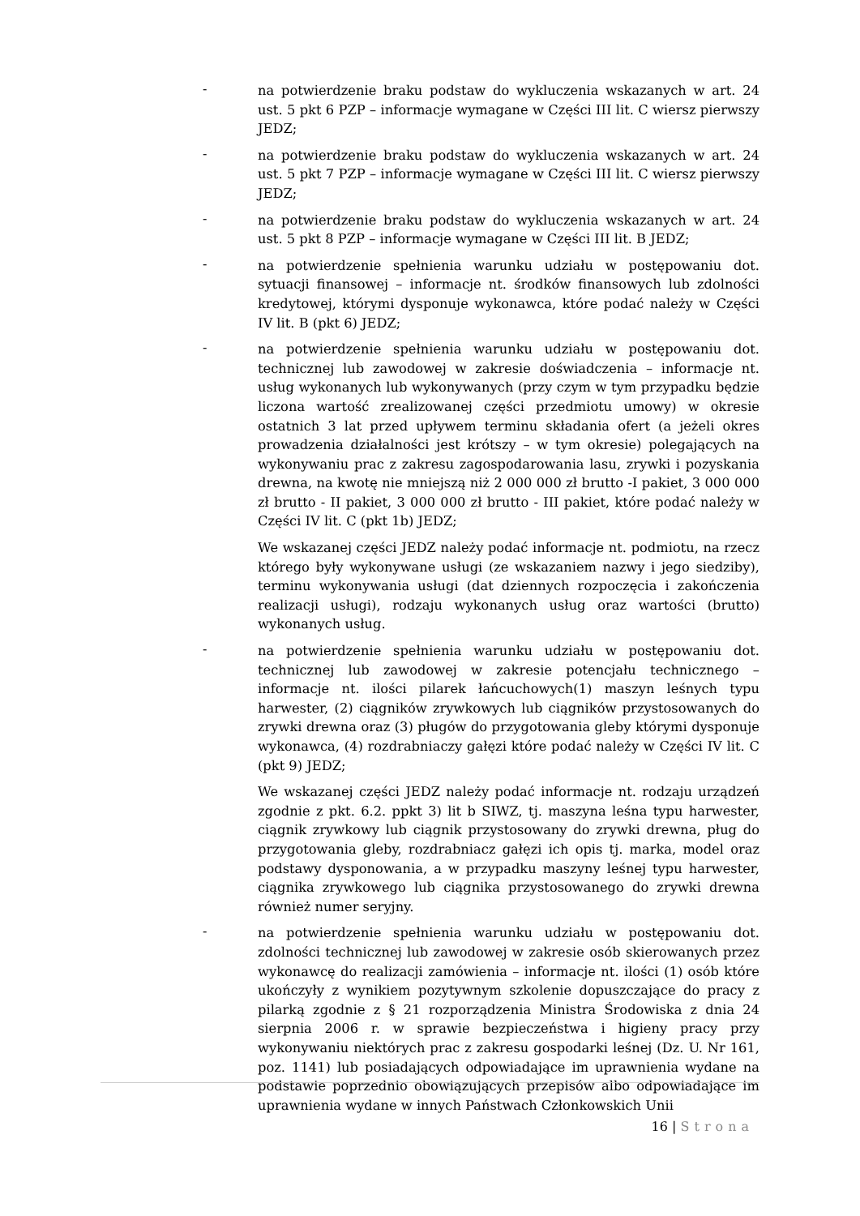-
na potwierdzenie braku podstaw do wykluczenia wskazanych w art. 24 ust. 5 pkt 6 PZP – informacje wymagane w Części III lit. C wiersz pierwszy JEDZ;
-
na potwierdzenie braku podstaw do wykluczenia wskazanych w art. 24 ust. 5 pkt 7 PZP – informacje wymagane w Części III lit. C wiersz pierwszy JEDZ;
-
na potwierdzenie braku podstaw do wykluczenia wskazanych w art. 24 ust. 5 pkt 8 PZP – informacje wymagane w Części III lit. B JEDZ;
-
na potwierdzenie spełnienia warunku udziału w postępowaniu dot. sytuacji finansowej – informacje nt. środków finansowych lub zdolności kredytowej, którymi dysponuje wykonawca, które podać należy w Części IV lit. B (pkt 6) JEDZ;
-
na potwierdzenie spełnienia warunku udziału w postępowaniu dot. technicznej lub zawodowej w zakresie doświadczenia – informacje nt. usług wykonanych lub wykonywanych (przy czym w tym przypadku będzie liczona wartość zrealizowanej części przedmiotu umowy) w okresie ostatnich 3 lat przed upływem terminu składania ofert (a jeżeli okres prowadzenia działalności jest krótszy – w tym okresie) polegających na wykonywaniu prac z zakresu zagospodarowania lasu, zrywki i pozyskania drewna, na kwotę nie mniejszą niż 2 000 000 zł brutto -I pakiet, 3 000 000 zł brutto - II pakiet, 3 000 000 zł brutto - III pakiet, które podać należy w Części IV lit. C (pkt 1b) JEDZ;
We wskazanej części JEDZ należy podać informacje nt. podmiotu, na rzecz którego były wykonywane usługi (ze wskazaniem nazwy i jego siedziby), terminu wykonywania usługi (dat dziennych rozpoczęcia i zakończenia realizacji usługi), rodzaju wykonanych usług oraz wartości (brutto) wykonanych usług.
-
na potwierdzenie spełnienia warunku udziału w postępowaniu dot. technicznej lub zawodowej w zakresie potencjału technicznego – informacje nt. ilości pilarek łańcuchowych(1) maszyn leśnych typu harwester, (2) ciągników zrywkowych lub ciągników przystosowanych do zrywki drewna oraz (3) pługów do przygotowania gleby którymi dysponuje wykonawca, (4) rozdrabniaczy gałęzi które podać należy w Części IV lit. C (pkt 9) JEDZ;
We wskazanej części JEDZ należy podać informacje nt. rodzaju urządzeń zgodnie z pkt. 6.2. ppkt 3) lit b SIWZ, tj. maszyna leśna typu harwester, ciągnik zrywkowy lub ciągnik przystosowany do zrywki drewna, pług do przygotowania gleby, rozdrabniacz gałęzi ich opis tj. marka, model oraz podstawy dysponowania, a w przypadku maszyny leśnej typu harwester, ciągnika zrywkowego lub ciągnika przystosowanego do zrywki drewna również numer seryjny.
-
na potwierdzenie spełnienia warunku udziału w postępowaniu dot. zdolności technicznej lub zawodowej w zakresie osób skierowanych przez wykonawcę do realizacji zamówienia – informacje nt. ilości (1) osób które ukończyły z wynikiem pozytywnym szkolenie dopuszczające do pracy z pilarką zgodnie z § 21 rozporządzenia Ministra Środowiska z dnia 24 sierpnia 2006 r. w sprawie bezpieczeństwa i higieny pracy przy wykonywaniu niektórych prac z zakresu gospodarki leśnej (Dz. U. Nr 161, poz. 1141) lub posiadających odpowiadające im uprawnienia wydane na podstawie poprzednio obowiązujących przepisów albo odpowiadające im uprawnienia wydane w innych Państwach Członkowskich Unii
16 | Strona